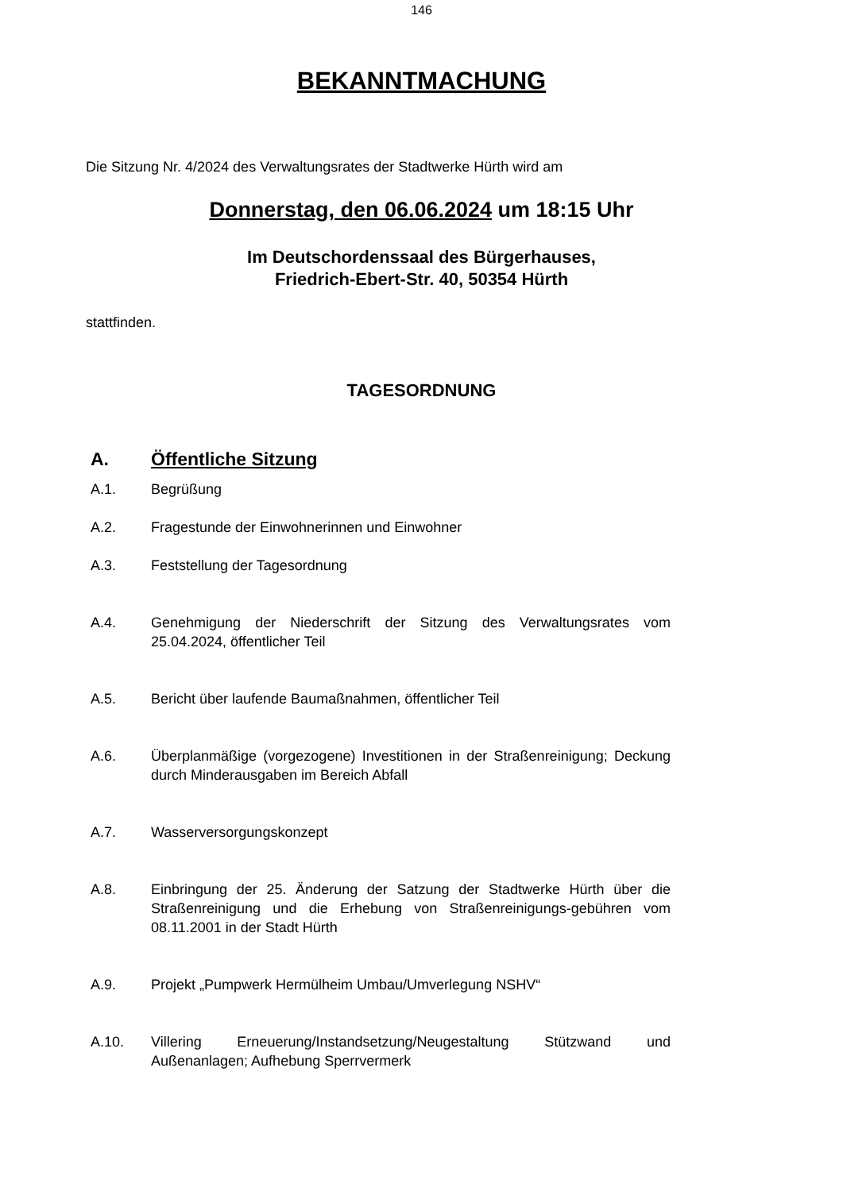146
BEKANNTMACHUNG
Die Sitzung Nr. 4/2024 des Verwaltungsrates der Stadtwerke Hürth wird am
Donnerstag, den 06.06.2024 um 18:15 Uhr
Im Deutschordenssaal des Bürgerhauses,
Friedrich-Ebert-Str. 40, 50354 Hürth
stattfinden.
TAGESORDNUNG
A. Öffentliche Sitzung
A.1. Begrüßung
A.2. Fragestunde der Einwohnerinnen und Einwohner
A.3. Feststellung der Tagesordnung
A.4. Genehmigung der Niederschrift der Sitzung des Verwaltungsrates vom 25.04.2024, öffentlicher Teil
A.5. Bericht über laufende Baumaßnahmen, öffentlicher Teil
A.6. Überplanmäßige (vorgezogene) Investitionen in der Straßenreinigung; Deckung durch Minderausgaben im Bereich Abfall
A.7. Wasserversorgungskonzept
A.8. Einbringung der 25. Änderung der Satzung der Stadtwerke Hürth über die Straßenreinigung und die Erhebung von Straßenreinigungs-gebühren vom 08.11.2001 in der Stadt Hürth
A.9. Projekt „Pumpwerk Hermülheim Umbau/Umverlegung NSHV“
A.10. Villering Erneuerung/Instandsetzung/Neugestaltung Stützwand und Außenanlagen; Aufhebung Sperrvermerk